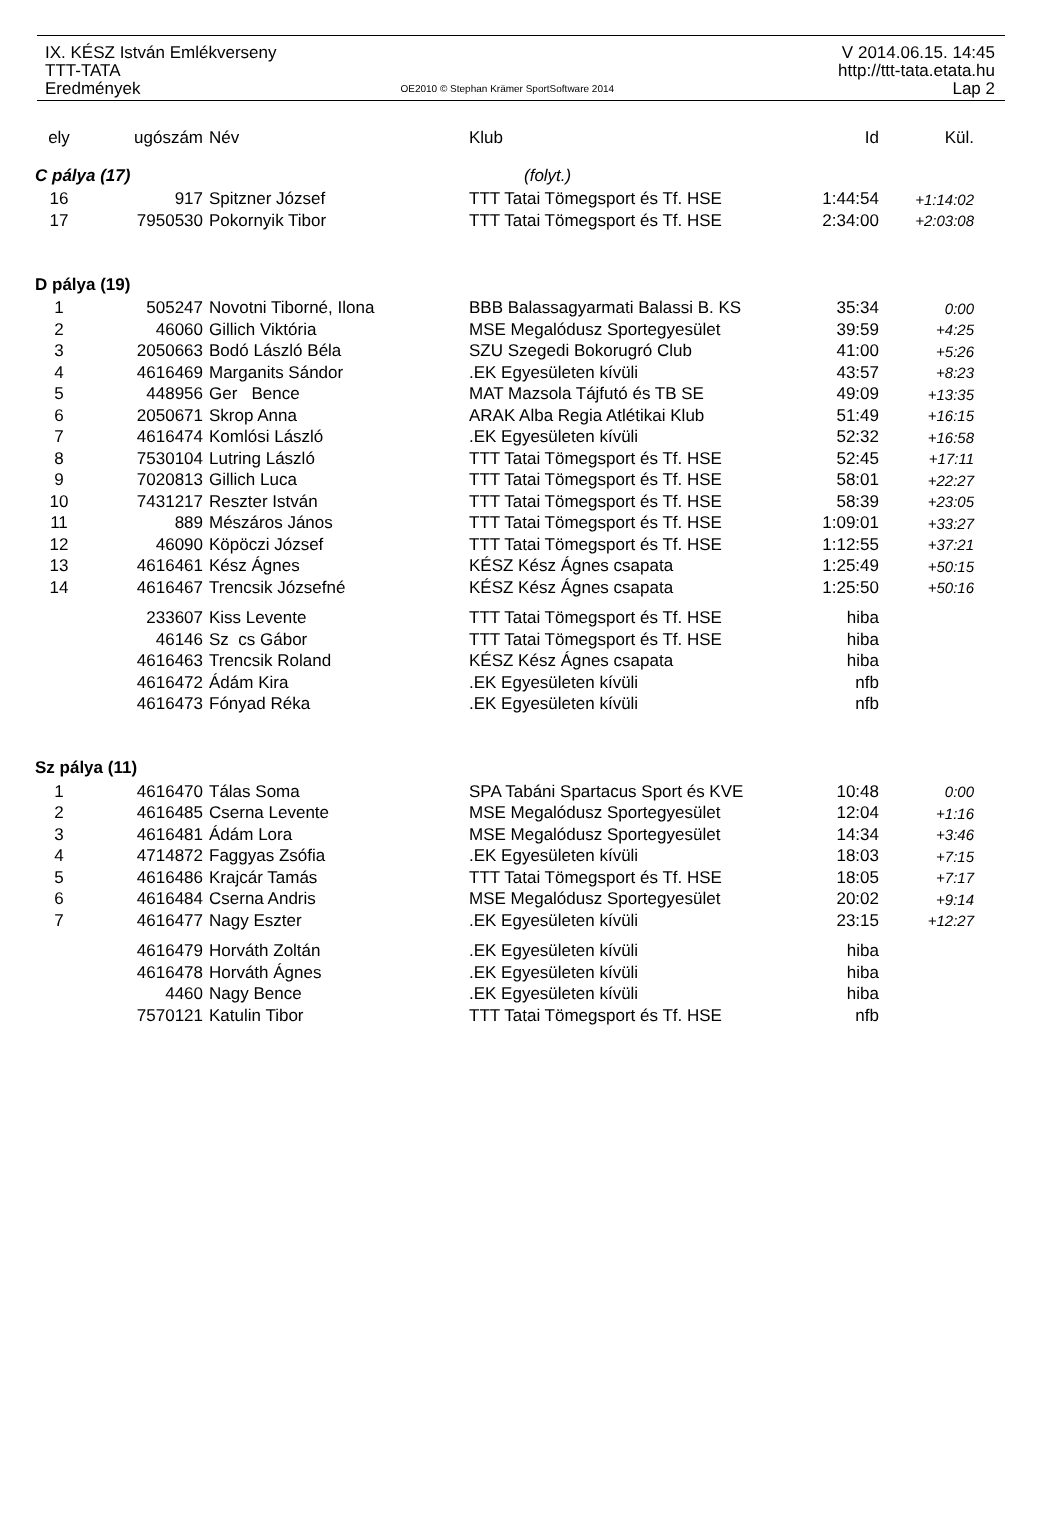IX. KÉSZ István Emlékverseny
TTT-TATA
Eredmények
OE2010 © Stephan Krämer SportSoftware 2014
V 2014.06.15. 14:45
http://ttt-tata.etata.hu
Lap 2
| ely | ugószám | Név | Klub | Id | Kül. |
| --- | --- | --- | --- | --- | --- |
| C pálya (17) | | | (folyt.) | | |
| 16 | 917 | Spitzner József | TTT Tatai Tömegsport és Tf. HSE | 1:44:54 | +1:14:02 |
| 17 | 7950530 | Pokornyik Tibor | TTT Tatai Tömegsport és Tf. HSE | 2:34:00 | +2:03:08 |
| D pálya (19) | | | | | |
| 1 | 505247 | Novotni Tiborné, Ilona | BBB Balassagyarmati Balassi B. KS | 35:34 | 0:00 |
| 2 | 46060 | Gillich Viktória | MSE Megalódusz Sportegyesület | 39:59 | +4:25 |
| 3 | 2050663 | Bodó László Béla | SZU Szegedi Bokorugró Club | 41:00 | +5:26 |
| 4 | 4616469 | Marganits Sándor | .EK Egyesületen kívüli | 43:57 | +8:23 |
| 5 | 448956 | Ger Bence | MAT Mazsola Tájfutó és TB SE | 49:09 | +13:35 |
| 6 | 2050671 | Skrop Anna | ARAK Alba Regia Atlétikai Klub | 51:49 | +16:15 |
| 7 | 4616474 | Komlósi László | .EK Egyesületen kívüli | 52:32 | +16:58 |
| 8 | 7530104 | Lutring László | TTT Tatai Tömegsport és Tf. HSE | 52:45 | +17:11 |
| 9 | 7020813 | Gillich Luca | TTT Tatai Tömegsport és Tf. HSE | 58:01 | +22:27 |
| 10 | 7431217 | Reszter István | TTT Tatai Tömegsport és Tf. HSE | 58:39 | +23:05 |
| 11 | 889 | Mészáros János | TTT Tatai Tömegsport és Tf. HSE | 1:09:01 | +33:27 |
| 12 | 46090 | Köpöczi József | TTT Tatai Tömegsport és Tf. HSE | 1:12:55 | +37:21 |
| 13 | 4616461 | Kész Ágnes | KÉSZ Kész Ágnes csapata | 1:25:49 | +50:15 |
| 14 | 4616467 | Trencsik Józsefné | KÉSZ Kész Ágnes csapata | 1:25:50 | +50:16 |
| | 233607 | Kiss Levente | TTT Tatai Tömegsport és Tf. HSE | hiba | |
| | 46146 | Sz cs Gábor | TTT Tatai Tömegsport és Tf. HSE | hiba | |
| | 4616463 | Trencsik Roland | KÉSZ Kész Ágnes csapata | hiba | |
| | 4616472 | Ádám Kira | .EK Egyesületen kívüli | nfb | |
| | 4616473 | Fónyad Réka | .EK Egyesületen kívüli | nfb | |
| Sz pálya (11) | | | | | |
| 1 | 4616470 | Tálas Soma | SPA Tabáni Spartacus Sport és KVE | 10:48 | 0:00 |
| 2 | 4616485 | Cserna Levente | MSE Megalódusz Sportegyesület | 12:04 | +1:16 |
| 3 | 4616481 | Ádám Lora | MSE Megalódusz Sportegyesület | 14:34 | +3:46 |
| 4 | 4714872 | Faggyas Zsófia | .EK Egyesületen kívüli | 18:03 | +7:15 |
| 5 | 4616486 | Krajcár Tamás | TTT Tatai Tömegsport és Tf. HSE | 18:05 | +7:17 |
| 6 | 4616484 | Cserna Andris | MSE Megalódusz Sportegyesület | 20:02 | +9:14 |
| 7 | 4616477 | Nagy Eszter | .EK Egyesületen kívüli | 23:15 | +12:27 |
| | 4616479 | Horváth Zoltán | .EK Egyesületen kívüli | hiba | |
| | 4616478 | Horváth Ágnes | .EK Egyesületen kívüli | hiba | |
| | 4460 | Nagy Bence | .EK Egyesületen kívüli | hiba | |
| | 7570121 | Katulin Tibor | TTT Tatai Tömegsport és Tf. HSE | nfb | |